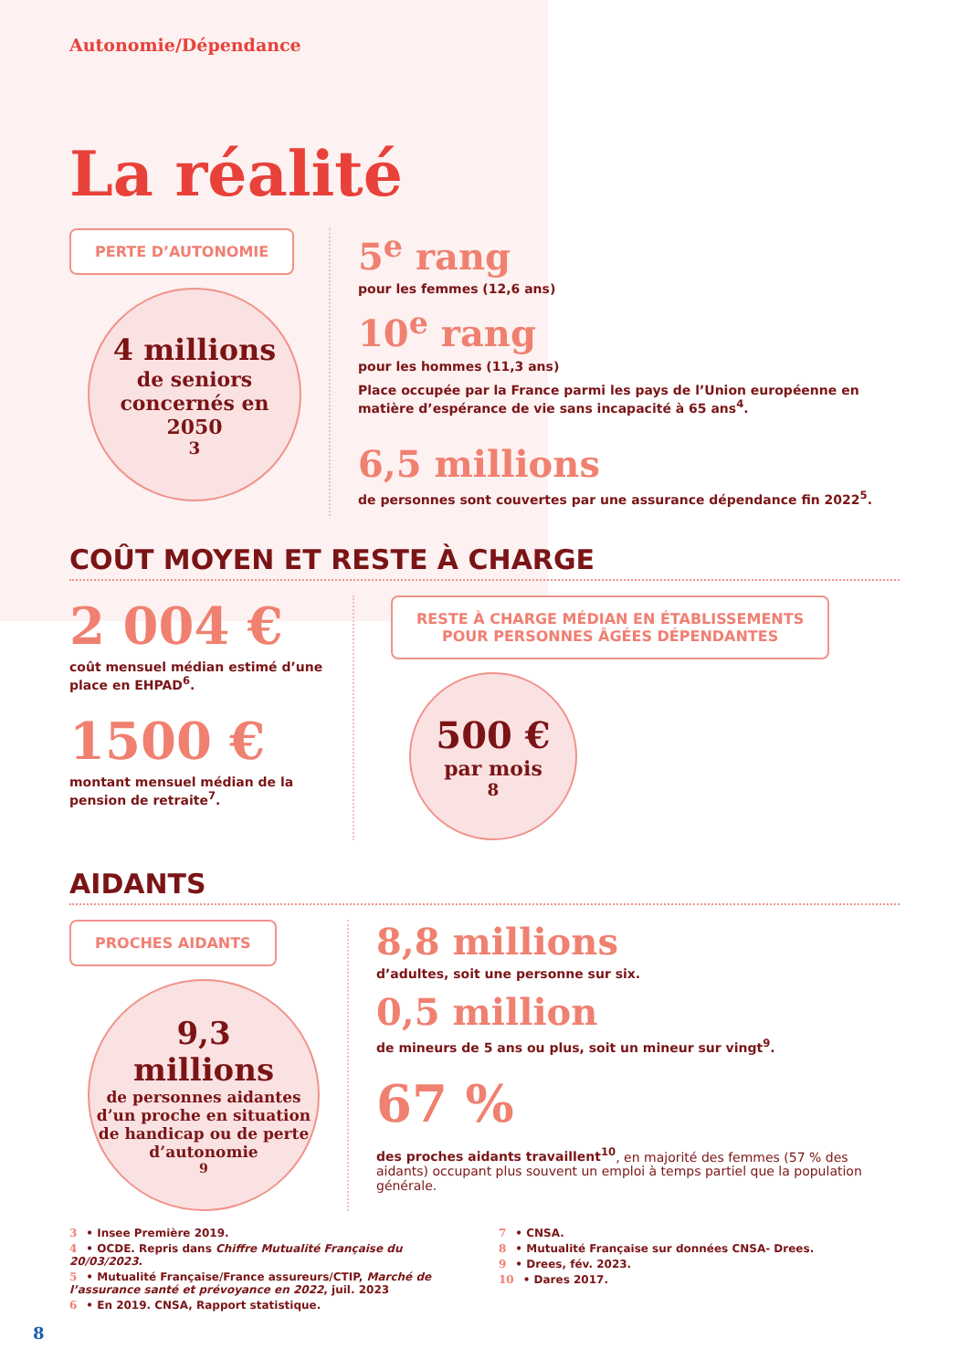Autonomie/Dépendance
La réalité
PERTE D’AUTONOMIE
4 millions
de seniors concernés en 2050<sup>3</sup>
5<sup>e</sup> rang
pour les femmes (12,6 ans)
10<sup>e</sup> rang
pour les hommes (11,3 ans)
Place occupée par la France parmi les pays de l’Union européenne en matière d’espérance de vie sans incapacité à 65 ans<sup>4</sup>.
6,5 millions
de personnes sont couvertes par une assurance dépendance fin 2022<sup>5</sup>.
COÛT MOYEN ET RESTE À CHARGE
2 004 €
coût mensuel médian estimé d’une place en EHPAD<sup>6</sup>.
1500 €
montant mensuel médian de la pension de retraite<sup>7</sup>.
RESTE À CHARGE MÉDIAN EN ÉTABLISSEMENTS
POUR PERSONNES ÂGÉES DÉPENDANTES
500 €
par mois<sup>8</sup>
AIDANTS
PROCHES AIDANTS
9,3
millions
de personnes aidantes d’un proche en situation de handicap ou de perte d’autonomie<sup>9</sup>
8,8 millions
d’adultes, soit une personne sur six.
0,5 million
de mineurs de 5 ans ou plus, soit un mineur sur vingt<sup>9</sup>.
67 %
des proches aidants travaillent<sup>10</sup>, en majorité des femmes (57 % des aidants) occupant plus souvent un emploi à temps partiel que la population générale.
3 • Insee Première 2019.
4 • OCDE. Repris dans Chiffre Mutualité Française du 20/03/2023.
5 • Mutualité Française/France assureurs/CTIP, Marché de l’assurance santé et prévoyance en 2022, juil. 2023
6 • En 2019. CNSA, Rapport statistique.
7 • CNSA.
8 • Mutualité Française sur données CNSA- Drees.
9 • Drees, fév. 2023.
10 • Dares 2017.
8